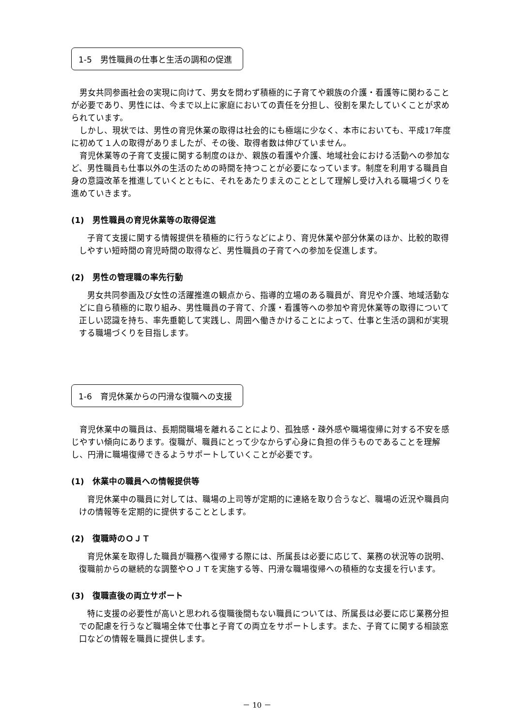1-5　男性職員の仕事と生活の調和の促進
男女共同参画社会の実現に向けて、男女を問わず積極的に子育てや親族の介護・看護等に関わることが必要であり、男性には、今まで以上に家庭においての責任を分担し、役割を果たしていくことが求められています。
しかし、現状では、男性の育児休業の取得は社会的にも極端に少なく、本市においても、平成17年度に初めて１人の取得がありましたが、その後、取得者数は伸びていません。
育児休業等の子育て支援に関する制度のほか、親族の看護や介護、地域社会における活動への参加など、男性職員も仕事以外の生活のための時間を持つことが必要になっています。制度を利用する職員自身の意識改革を推進していくとともに、それをあたりまえのこととして理解し受け入れる職場づくりを進めていきます。
(1)　男性職員の育児休業等の取得促進
子育て支援に関する情報提供を積極的に行うなどにより、育児休業や部分休業のほか、比較的取得しやすい短時間の育児時間の取得など、男性職員の子育てへの参加を促進します。
(2)　男性の管理職の率先行動
男女共同参画及び女性の活躍推進の観点から、指導的立場のある職員が、育児や介護、地域活動などに自ら積極的に取り組み、男性職員の子育て、介護・看護等への参加や育児休業等の取得について正しい認識を持ち、率先垂範して実践し、周囲へ働きかけることによって、仕事と生活の調和が実現する職場づくりを目指します。
1-6　育児休業からの円滑な復職への支援
育児休業中の職員は、長期間職場を離れることにより、孤独感・疎外感や職場復帰に対する不安を感じやすい傾向にあります。復職が、職員にとって少なからず心身に負担の伴うものであることを理解し、円滑に職場復帰できるようサポートしていくことが必要です。
(1)　休業中の職員への情報提供等
育児休業中の職員に対しては、職場の上司等が定期的に連絡を取り合うなど、職場の近況や職員向けの情報等を定期的に提供することとします。
(2)　復職時のＯＪＴ
育児休業を取得した職員が職務へ復帰する際には、所属長は必要に応じて、業務の状況等の説明、復職前からの継続的な調整やＯＪＴを実施する等、円滑な職場復帰への積極的な支援を行います。
(3)　復職直後の両立サポート
特に支援の必要性が高いと思われる復職後間もない職員については、所属長は必要に応じ業務分担での配慮を行うなど職場全体で仕事と子育ての両立をサポートします。また、子育てに関する相談窓口などの情報を職員に提供します。
－ 10 －